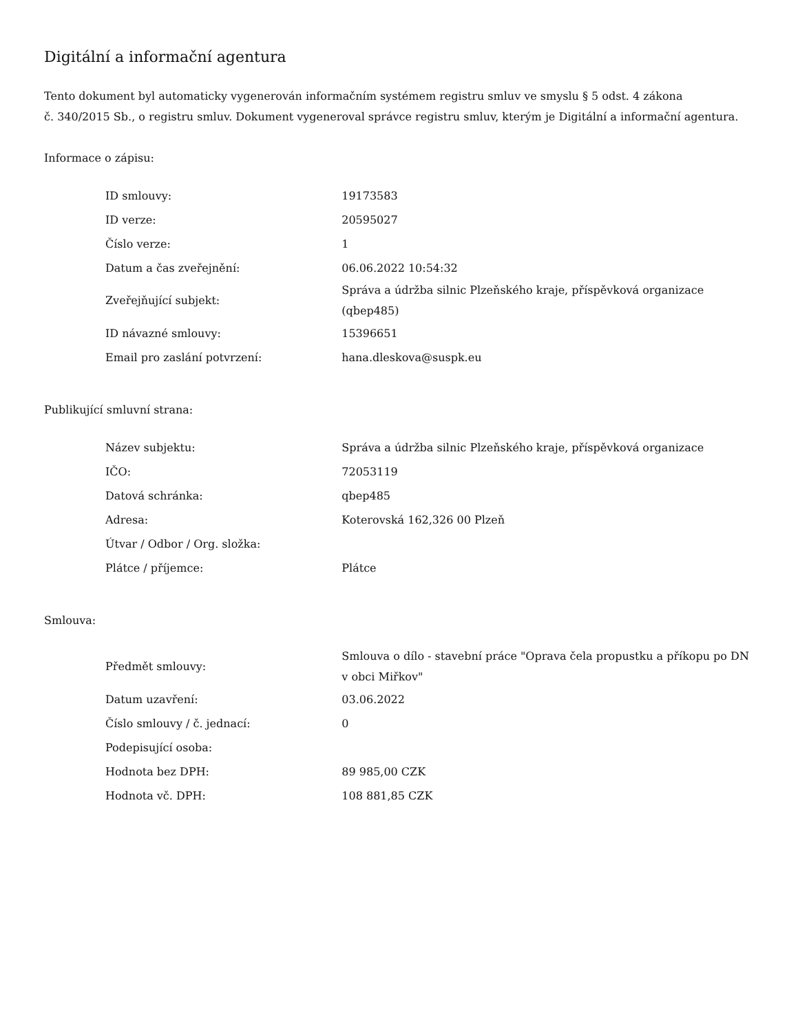Digitální a informační agentura
Tento dokument byl automaticky vygenerován informačním systémem registru smluv ve smyslu § 5 odst. 4 zákona
č. 340/2015 Sb., o registru smluv. Dokument vygeneroval správce registru smluv, kterým je Digitální a informační agentura.
Informace o zápisu:
| ID smlouvy: | 19173583 |
| ID verze: | 20595027 |
| Číslo verze: | 1 |
| Datum a čas zveřejnění: | 06.06.2022 10:54:32 |
| Zveřejňující subjekt: | Správa a údržba silnic Plzeňského kraje, příspěvková organizace (qbep485) |
| ID návazné smlouvy: | 15396651 |
| Email pro zaslání potvrzení: | hana.dleskova@suspk.eu |
Publikující smluvní strana:
| Název subjektu: | Správa a údržba silnic Plzeňského kraje, příspěvková organizace |
| IČO: | 72053119 |
| Datová schránka: | qbep485 |
| Adresa: | Koterovská 162,326 00 Plzeň |
| Útvar / Odbor / Org. složka: | |
| Plátce / příjemce: | Plátce |
Smlouva:
| Předmět smlouvy: | Smlouva o dílo - stavební práce "Oprava čela propustku a příkopu po DN v obci Miřkov" |
| Datum uzavření: | 03.06.2022 |
| Číslo smlouvy / č. jednací: | 0 |
| Podepisující osoba: | |
| Hodnota bez DPH: | 89 985,00 CZK |
| Hodnota vč. DPH: | 108 881,85 CZK |